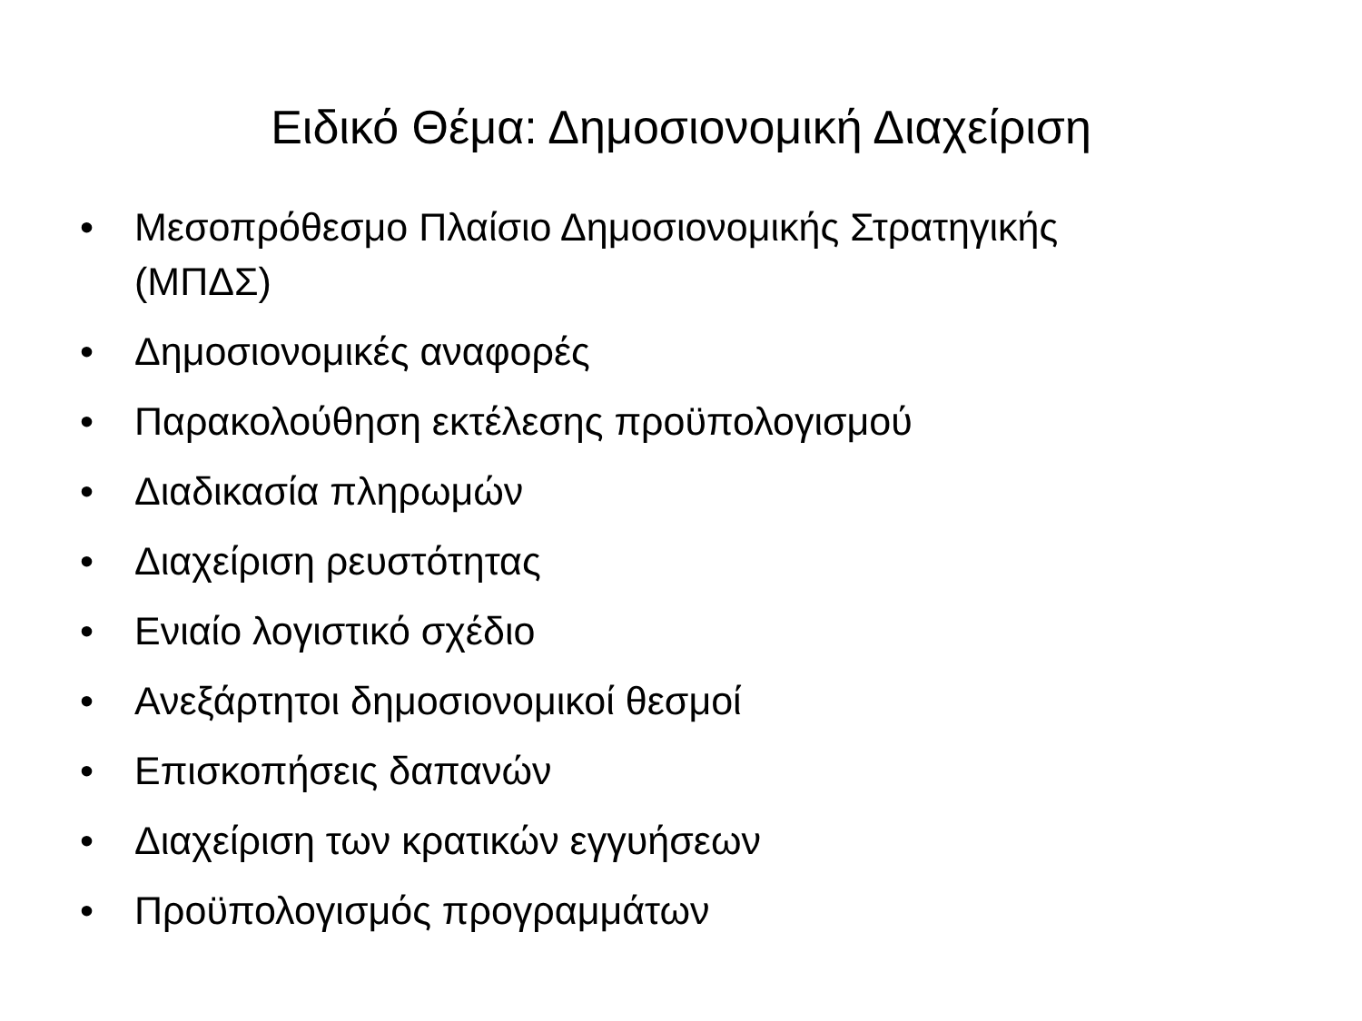Ειδικό Θέμα: Δημοσιονομική Διαχείριση
• Μεσοπρόθεσμο Πλαίσιο Δημοσιονομικής Στρατηγικής (ΜΠΔΣ)
• Δημοσιονομικές αναφορές
• Παρακολούθηση εκτέλεσης προϋπολογισμού
• Διαδικασία πληρωμών
• Διαχείριση ρευστότητας
• Ενιαίο λογιστικό σχέδιο
• Ανεξάρτητοι δημοσιονομικοί θεσμοί
• Επισκοπήσεις δαπανών
• Διαχείριση των κρατικών εγγυήσεων
• Προϋπολογισμός προγραμμάτων